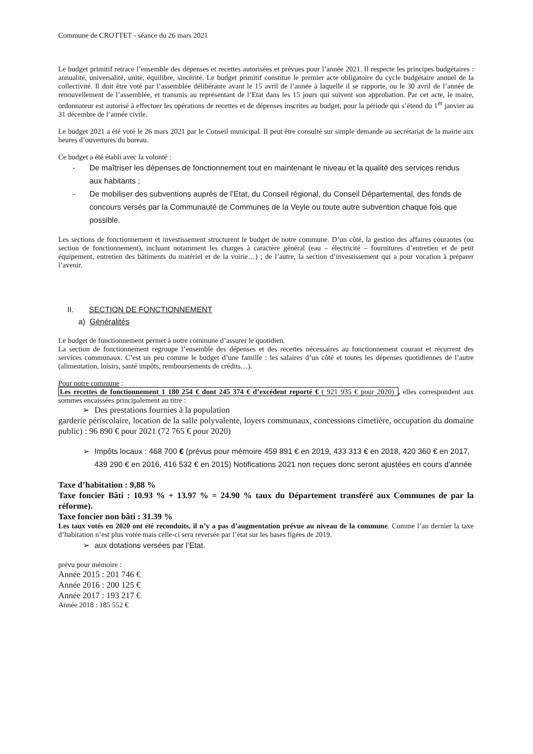Commune de CROTTET - séance du 26 mars 2021
Le budget primitif retrace l’ensemble des dépenses et recettes autorisées et prévues pour l’année 2021. Il respecte les principes budgétaires : annualité, universalité, unité, équilibre, sincérité. Le budget primitif constitue le premier acte obligatoire du cycle budgétaire annuel de la collectivité. Il doit être voté par l’assemblée délibérante avant le 15 avril de l’année à laquelle il se rapporte, ou le 30 avril de l’année de renouvellement de l’assemblée, et transmis au représentant de l’Etat dans les 15 jours qui suivent son approbation. Par cet acte, le maire, ordonnateur est autorisé à effectuer les opérations de recettes et de dépenses inscrites au budget, pour la période qui s’étend du 1<sup>er</sup> janvier au 31 décembre de l’année civile.
Le budget 2021 a été voté le 26 mars 2021 par le Conseil municipal. Il peut être consulté sur simple demande au secrétariat de la mairie aux heures d’ouvertures du bureau.
Ce budget a été établi avec la volonté :
- De maîtriser les dépenses de fonctionnement tout en maintenant le niveau et la qualité des services rendus aux habitants ;
- De mobiliser des subventions auprès de l’Etat, du Conseil régional, du Conseil Départemental, des fonds de concours versés par la Communauté de Communes de la Veyle ou toute autre subvention chaque fois que possible.
Les sections de fonctionnement et investissement structurent le budget de notre commune. D’un côté, la gestion des affaires courantes (ou section de fonctionnement), incluant notamment les charges à caractère général (eau – électricité – fournitures d’entretien et de petit équipement, entretien des bâtiments du matériel et de la voirie…) ; de l’autre, la section d’investissement qui a pour vocation à préparer l’avenir.
II. SECTION DE FONCTIONNEMENT
a) Généralités
Le budget de fonctionnement permet à notre commune d’assurer le quotidien.
La section de fonctionnement regroupe l’ensemble des dépenses et des recettes nécessaires au fonctionnement courant et récurrent des services communaux. C’est un peu comme le budget d’une famille : les salaires d’un côté et toutes les dépenses quotidiennes de l’autre (alimentation, loisirs, santé impôts, remboursements de crédits…).
Pour notre commune :
Les recettes de fonctionnement 1 180 254 € dont 245 374 € d’excédent reporté € ( 921 935 € pour 2020) , elles correspondent aux sommes encaissées principalement au titre :
➢ Des prestations fournies à la population
garderie périscolaire, location de la salle polyvalente, loyers communaux, concessions cimetière, occupation du domaine public) : 96 890 € pour 2021 (72 765 € pour 2020)
➢ Impôts locaux : 468 700 € (prévus pour mémoire 459 891 € en 2019, 433 313 € en 2018, 420 360 € en 2017, 439 290 € en 2016, 416 532 € en 2015) Notifications 2021 non reçues donc seront ajustées en cours d’année
Taxe d’habitation : 9,88 %
Taxe foncier Bâti : 10.93 % + 13.97 % = 24.90 % taux du Département transféré aux Communes de par la réforme).
Taxe foncier non bâti : 31.39 %
Les taux votés en 2020 ont été reconduits, il n’y a pas d’augmentation prévue au niveau de la commune. Comme l’an dernier la taxe d’habitation n’est plus votée mais celle-ci sera reversée par l’état sur les bases figées de 2019.
➢ aux dotations versées par l’Etat.
prévu pour mémoire :
Année 2015 : 201 746 €
Année 2016 : 200 125 €
Année 2017 : 193 217 €
Année 2018 : 185 552 €